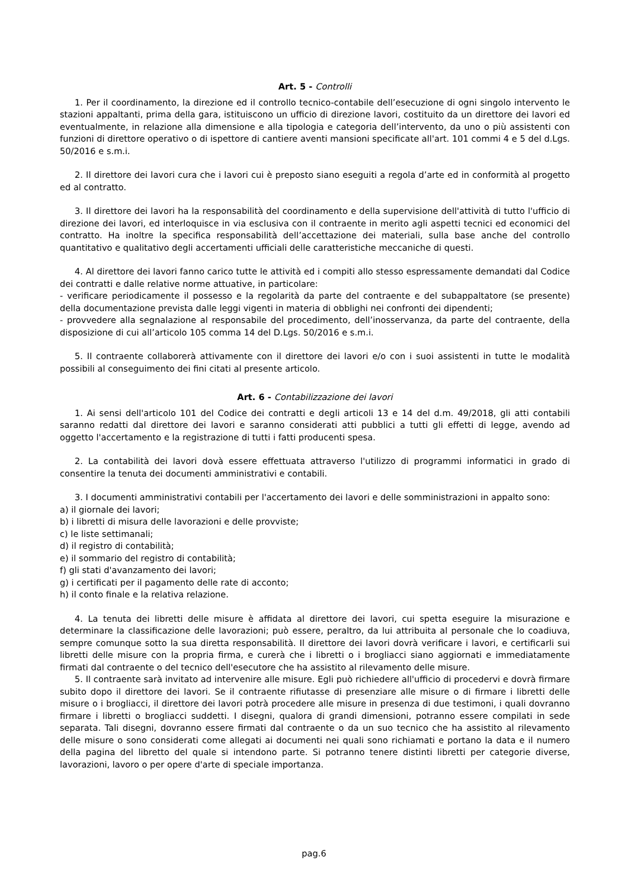Art. 5 - Controlli
1. Per il coordinamento, la direzione ed il controllo tecnico-contabile dell’esecuzione di ogni singolo intervento le stazioni appaltanti, prima della gara, istituiscono un ufficio di direzione lavori, costituito da un direttore dei lavori ed eventualmente, in relazione alla dimensione e alla tipologia e categoria dell’intervento, da uno o più assistenti con funzioni di direttore operativo o di ispettore di cantiere aventi mansioni specificate all'art. 101 commi 4 e 5 del d.Lgs. 50/2016 e s.m.i.
2. Il direttore dei lavori cura che i lavori cui è preposto siano eseguiti a regola d’arte ed in conformità al progetto ed al contratto.
3. Il direttore dei lavori ha la responsabilità del coordinamento e della supervisione dell'attività di tutto l'ufficio di direzione dei lavori, ed interloquisce in via esclusiva con il contraente in merito agli aspetti tecnici ed economici del contratto. Ha inoltre la specifica responsabilità dell’accettazione dei materiali, sulla base anche del controllo quantitativo e qualitativo degli accertamenti ufficiali delle caratteristiche meccaniche di questi.
4. Al direttore dei lavori fanno carico tutte le attività ed i compiti allo stesso espressamente demandati dal Codice dei contratti e dalle relative norme attuative, in particolare:
- verificare periodicamente il possesso e la regolarità da parte del contraente e del subappaltatore (se presente) della documentazione prevista dalle leggi vigenti in materia di obblighi nei confronti dei dipendenti;
- provvedere alla segnalazione al responsabile del procedimento, dell’inosservanza, da parte del contraente, della disposizione di cui all’articolo 105 comma 14 del D.Lgs. 50/2016 e s.m.i.
5. Il contraente collaborerà attivamente con il direttore dei lavori e/o con i suoi assistenti in tutte le modalità possibili al conseguimento dei fini citati al presente articolo.
Art. 6 - Contabilizzazione dei lavori
1. Ai sensi dell'articolo 101 del Codice dei contratti e degli articoli 13 e 14 del d.m. 49/2018, gli atti contabili saranno redatti dal direttore dei lavori e saranno considerati atti pubblici a tutti gli effetti di legge, avendo ad oggetto l'accertamento e la registrazione di tutti i fatti producenti spesa.
2. La contabilità dei lavori dovà essere effettuata attraverso l'utilizzo di programmi informatici in grado di consentire la tenuta dei documenti amministrativi e contabili.
3. I documenti amministrativi contabili per l'accertamento dei lavori e delle somministrazioni in appalto sono:
a) il giornale dei lavori;
b) i libretti di misura delle lavorazioni e delle provviste;
c) le liste settimanali;
d) il registro di contabilità;
e) il sommario del registro di contabilità;
f) gli stati d'avanzamento dei lavori;
g) i certificati per il pagamento delle rate di acconto;
h) il conto finale e la relativa relazione.
4. La tenuta dei libretti delle misure è affidata al direttore dei lavori, cui spetta eseguire la misurazione e determinare la classificazione delle lavorazioni; può essere, peraltro, da lui attribuita al personale che lo coadiuva, sempre comunque sotto la sua diretta responsabilità. Il direttore dei lavori dovrà verificare i lavori, e certificarli sui libretti delle misure con la propria firma, e curerà che i libretti o i brogliacci siano aggiornati e immediatamente firmati dal contraente o del tecnico dell'esecutore che ha assistito al rilevamento delle misure.
5. Il contraente sarà invitato ad intervenire alle misure. Egli può richiedere all'ufficio di procedervi e dovrà firmare subito dopo il direttore dei lavori. Se il contraente rifiutasse di presenziare alle misure o di firmare i libretti delle misure o i brogliacci, il direttore dei lavori potrà procedere alle misure in presenza di due testimoni, i quali dovranno firmare i libretti o brogliacci suddetti. I disegni, qualora di grandi dimensioni, potranno essere compilati in sede separata. Tali disegni, dovranno essere firmati dal contraente o da un suo tecnico che ha assistito al rilevamento delle misure o sono considerati come allegati ai documenti nei quali sono richiamati e portano la data e il numero della pagina del libretto del quale si intendono parte. Si potranno tenere distinti libretti per categorie diverse, lavorazioni, lavoro o per opere d'arte di speciale importanza.
pag.6